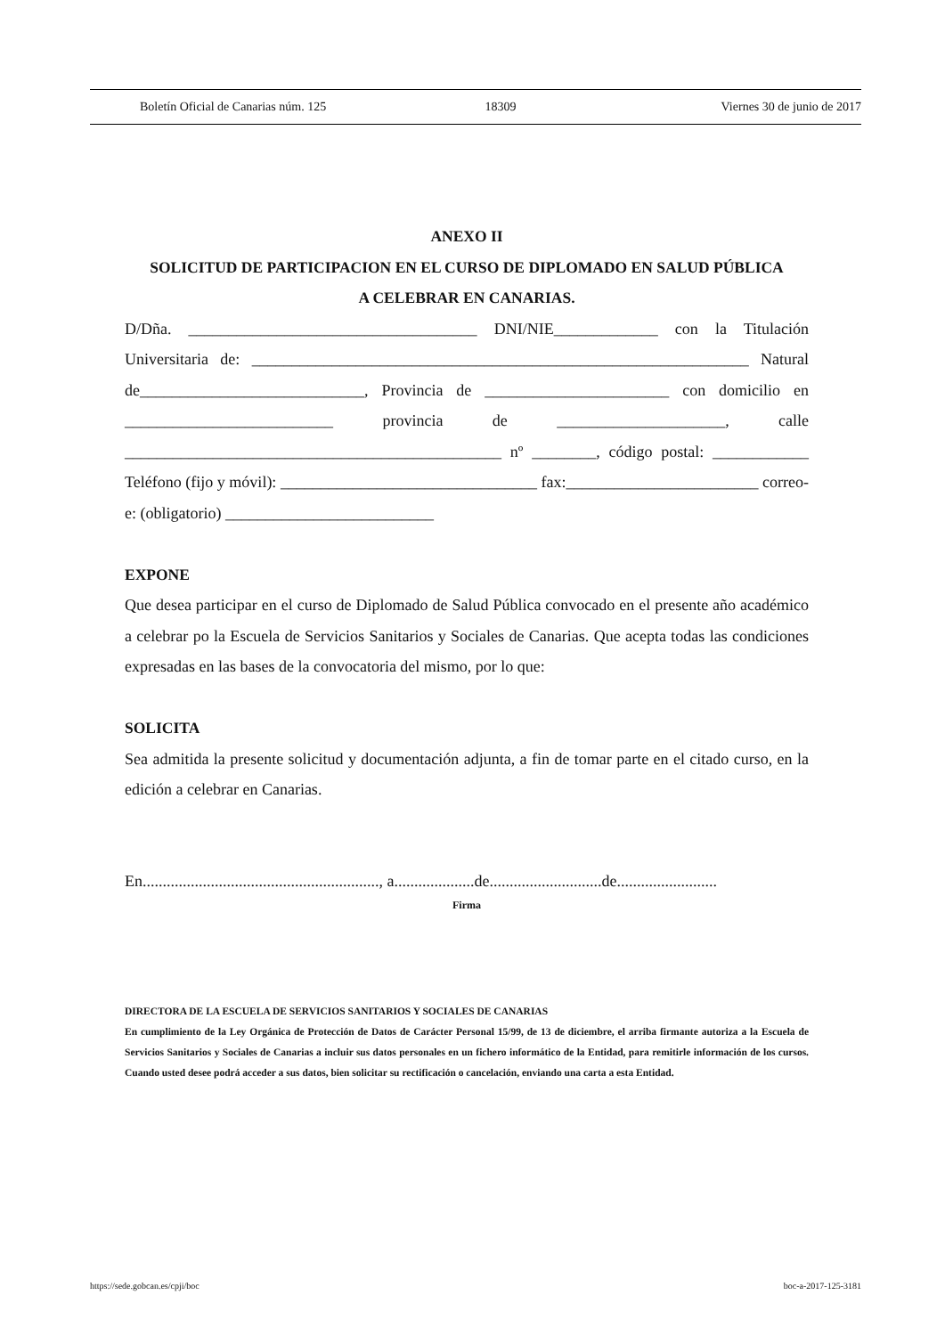Boletín Oficial de Canarias núm. 125 18309 Viernes 30 de junio de 2017
ANEXO II
SOLICITUD DE PARTICIPACION EN EL CURSO DE DIPLOMADO EN SALUD PÚBLICA
A CELEBRAR EN CANARIAS.
D/Dña. ____________________________________ DNI/NIE_____________ con la Titulación Universitaria de: ______________________________________________________________ Natural de____________________________, Provincia de _______________________ con domicilio en __________________________ provincia de _____________________, calle _______________________________________________ nº ________, código postal: ____________ Teléfono (fijo y móvil): ________________________________ fax:________________________ correo-e: (obligatorio) __________________________
EXPONE
Que desea participar en el curso de Diplomado de Salud Pública convocado en el presente año académico a celebrar po la Escuela de Servicios Sanitarios y Sociales de Canarias. Que acepta todas las condiciones expresadas en las bases de la convocatoria del mismo, por lo que:
SOLICITA
Sea admitida la presente solicitud y documentación adjunta, a fin de tomar parte en el citado curso, en la edición a celebrar en Canarias.
En..........................................................., a....................de............................de.........................
Firma
DIRECTORA DE LA ESCUELA DE SERVICIOS SANITARIOS Y SOCIALES DE CANARIAS
En cumplimiento de la Ley Orgánica de Protección de Datos de Carácter Personal 15/99, de 13 de diciembre, el arriba firmante autoriza a la Escuela de Servicios Sanitarios y Sociales de Canarias a incluir sus datos personales en un fichero informático de la Entidad, para remitirle información de los cursos. Cuando usted desee podrá acceder a sus datos, bien solicitar su rectificación o cancelación, enviando una carta a esta Entidad.
https://sede.gobcan.es/cpji/boc boc-a-2017-125-3181